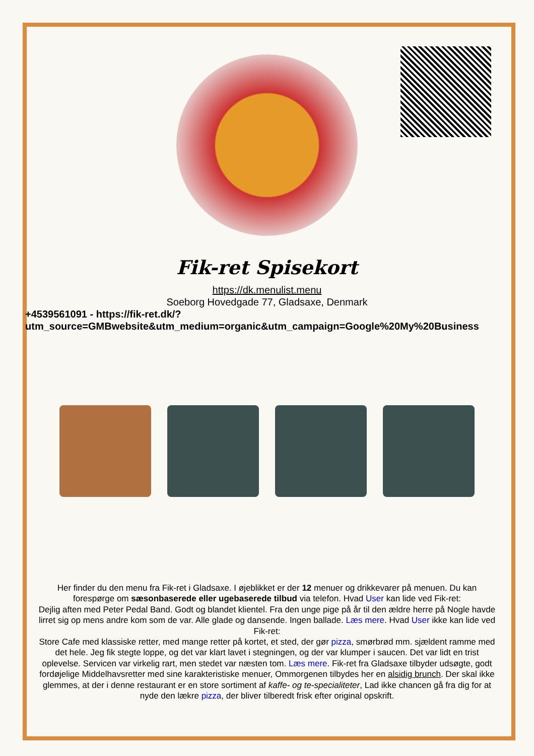Fik-ret Spisekort
https://dk.menulist.menu
Soeborg Hovedgade 77, Gladsaxe, Denmark
+4539561091 - https://fik-ret.dk/?
utm_source=GMBwebsite&utm_medium=organic&utm_campaign=Google%20My%20Business
Her finder du den menu fra Fik-ret i Gladsaxe. I øjeblikket er der 12 menuer og drikkevarer på menuen. Du kan forespørge om sæsonbaserede eller ugebaserede tilbud via telefon. Hvad User kan lide ved Fik-ret:
Dejlig aften med Peter Pedal Band. Godt og blandet klientel. Fra den unge pige på år til den ældre herre på Nogle havde lirret sig op mens andre kom som de var. Alle glade og dansende. Ingen ballade. Læs mere. Hvad User ikke kan lide ved Fik-ret:
Store Cafe med klassiske retter, med mange retter på kortet, et sted, der gør pizza, smørbrød mm. sjældent ramme med det hele. Jeg fik stegte loppe, og det var klart lavet i stegningen, og der var klumper i saucen. Det var lidt en trist oplevelse. Servicen var virkelig rart, men stedet var næsten tom. Læs mere. Fik-ret fra Gladsaxe tilbyder udsøgte, godt fordøjelige Middelhavsretter med sine karakteristiske menuer, Ommorgenen tilbydes her en alsidig brunch. Der skal ikke glemmes, at der i denne restaurant er en store sortiment af kaffe- og te-specialiteter, Lad ikke chancen gå fra dig for at nyde den lækre pizza, der bliver tilberedt frisk efter original opskrift.